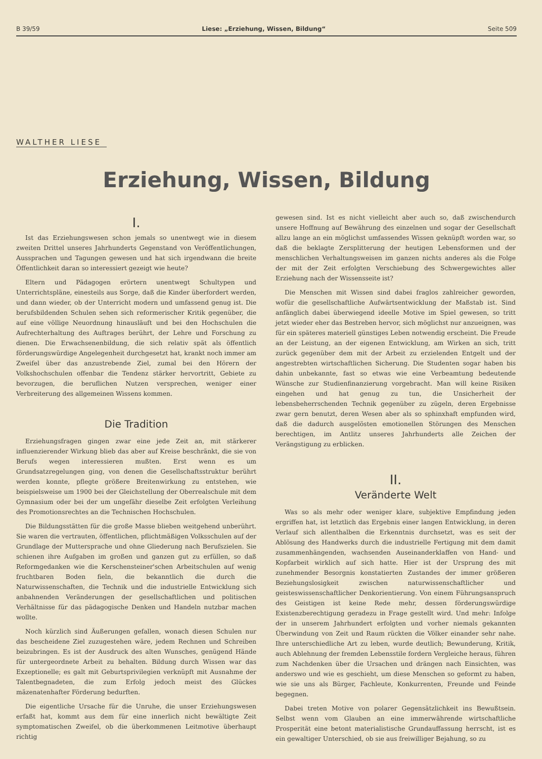B 39/59 Liese: „Erziehung, Wissen, Bildung“Seite 509
WALTHER LIESE
Erziehung, Wissen, Bildung
I.
Ist das Erziehungswesen schon jemals so unentwegt wie in diesem zweiten Drittel unseres Jahrhunderts Gegenstand von Veröffentlichungen, Aussprachen und Tagungen gewesen und hat sich irgendwann die breite Öffentlichkeit daran so interessiert gezeigt wie heute?
Eltern und Pädagogen erörtern unentwegt Schultypen und Unterrichtspläne, einesteils aus Sorge, daß die Kinder überfordert werden, und dann wieder, ob der Unterricht modern und umfassend genug ist. Die berufsbildenden Schulen sehen sich reformerischer Kritik gegenüber, die auf eine völlige Neuordnung hinausläuft und bei den Hochschulen die Aufrechterhaltung des Auftrages berührt, der Lehre und Forschung zu dienen. Die Erwachsenenbildung, die sich relativ spät als öffentlich förderungswürdige Angelegenheit durchgesetzt hat, krankt noch immer am Zweifel über das anzustrebende Ziel, zumal bei den Hörern der Volkshochschulen offenbar die Tendenz stärker hervortritt, Gebiete zu bevorzugen, die beruflichen Nutzen versprechen, weniger einer Verbreiterung des allgemeinen Wissens kommen.
Die Tradition
Erziehungsfragen gingen zwar eine jede Zeit an, mit stärkerer influenzierender Wirkung blieb das aber auf Kreise beschränkt, die sie von Berufs wegen interessieren mußten. Erst wenn es um Grundsatzregelungen ging, von denen die Gesellschaftsstruktur berührt werden konnte, pflegte größere Breitenwirkung zu entstehen, wie beispielsweise um 1900 bei der Gleichstellung der Oberrealschule mit dem Gymnasium oder bei der um ungefähr dieselbe Zeit erfolgten Verleihung des Promotionsrechtes an die Technischen Hochschulen.
Die Bildungsstätten für die große Masse blieben weitgehend unberührt. Sie waren die vertrauten, öffentlichen, pflichtmäßigen Volksschulen auf der Grundlage der Muttersprache und ohne Gliederung nach Berufszielen. Sie schienen ihre Aufgaben im großen und ganzen gut zu erfüllen, so daß Reformgedanken wie die Kerschensteiner'schen Arbeitschulen auf wenig fruchtbaren Boden fieln, die bekanntlich die durch die Naturwissenschaften, die Technik und die industrielle Entwicklung sich anbahnenden Veränderungen der gesellschaftlichen und politischen Verhältnisse für das pädagogische Denken und Handeln nutzbar machen wollte.
Noch kürzlich sind Äußerungen gefallen, wonach diesen Schulen nur das bescheidene Ziel zuzugestehen wäre, jedem Rechnen und Schreiben beizubringen. Es ist der Ausdruck des alten Wunsches, genügend Hände für untergeordnete Arbeit zu behalten. Bildung durch Wissen war das Exzeptionelle; es galt mit Geburtsprivilegien verknüpft mit Ausnahme der Talentbegnadeten, die zum Erfolg jedoch meist des Glückes mäzenatenhafter Förderung bedurften.
Die eigentliche Ursache für die Unruhe, die unser Erziehungswesen erfaßt hat, kommt aus dem für eine innerlich nicht bewältigte Zeit symptomatischen Zweifel, ob die überkommenen Leitmotive überhaupt richtig
gewesen sind. Ist es nicht vielleicht aber auch so, daß zwischendurch unsere Hoffnung auf Bewährung des einzelnen und sogar der Gesellschaft allzu lange an ein möglichst umfassendes Wissen geknüpft worden war, so daß die beklagte Zersplitterung der heutigen Lebensformen und der menschlichen Verhaltungsweisen im ganzen nichts anderes als die Folge der mit der Zeit erfolgten Verschiebung des Schwergewichtes aller Erziehung nach der Wissensseite ist?
Die Menschen mit Wissen sind dabei fraglos zahlreicher geworden, wofür die gesellschaftliche Aufwärtsentwicklung der Maßstab ist. Sind anfänglich dabei überwiegend ideelle Motive im Spiel gewesen, so tritt jetzt wieder eher das Bestreben hervor, sich möglichst nur anzueignen, was für ein späteres materiell günstiges Leben notwendig erscheint. Die Freude an der Leistung, an der eigenen Entwicklung, am Wirken an sich, tritt zurück gegenüber dem mit der Arbeit zu erzielenden Entgelt und der angestrebten wirtschaftlichen Sicherung. Die Studenten sogar haben bis dahin unbekannte, fast so etwas wie eine Verbeamtung bedeutende Wünsche zur Studienfinanzierung vorgebracht. Man will keine Risiken eingehen und hat genug zu tun, die Unsicherheit der lebensbeherrschenden Technik gegenüber zu zügeln, deren Ergebnisse zwar gern benutzt, deren Wesen aber als so sphinxhaft empfunden wird, daß die dadurch ausgelösten emotionellen Störungen des Menschen berechtigen, im Antlitz unseres Jahrhunderts alle Zeichen der Verängstigung zu erblicken.
II.
Veränderte Welt
Was so als mehr oder weniger klare, subjektive Empfindung jeden ergriffen hat, ist letztlich das Ergebnis einer langen Entwicklung, in deren Verlauf sich allenthalben die Erkenntnis durchsetzt, was es seit der Ablösung des Handwerks durch die industrielle Fertigung mit dem damit zusammenhängenden, wachsenden Auseinanderklaffen von Hand- und Kopfarbeit wirklich auf sich hatte. Hier ist der Ursprung des mit zunehmender Besorgnis konstatierten Zustandes der immer größeren Beziehungslosigkeit zwischen naturwissenschaftlicher und geisteswissenschaftlicher Denkorientierung. Von einem Führungsanspruch des Geistigen ist keine Rede mehr, dessen förderungswürdige Existenzberechtigung geradezu in Frage gestellt wird. Und mehr: Infolge der in unserem Jahrhundert erfolgten und vorher niemals gekannten Überwindung von Zeit und Raum rückten die Völker einander sehr nahe. Ihre unterschiedliche Art zu leben, wurde deutlich; Bewunderung, Kritik, auch Ablehnung der fremden Lebensstile fordern Vergleiche heraus, führen zum Nachdenken über die Ursachen und drängen nach Einsichten, was anderswo und wie es geschieht, um diese Menschen so geformt zu haben, wie sie uns als Bürger, Fachleute, Konkurrenten, Freunde und Feinde begegnen.
Dabei treten Motive von polarer Gegensätzlichkeit ins Bewußtsein. Selbst wenn vom Glauben an eine immerwährende wirtschaftliche Prosperität eine betont materialistische Grundauffassung herrscht, ist es ein gewaltiger Unterschied, ob sie aus freiwilliger Bejahung, so zu